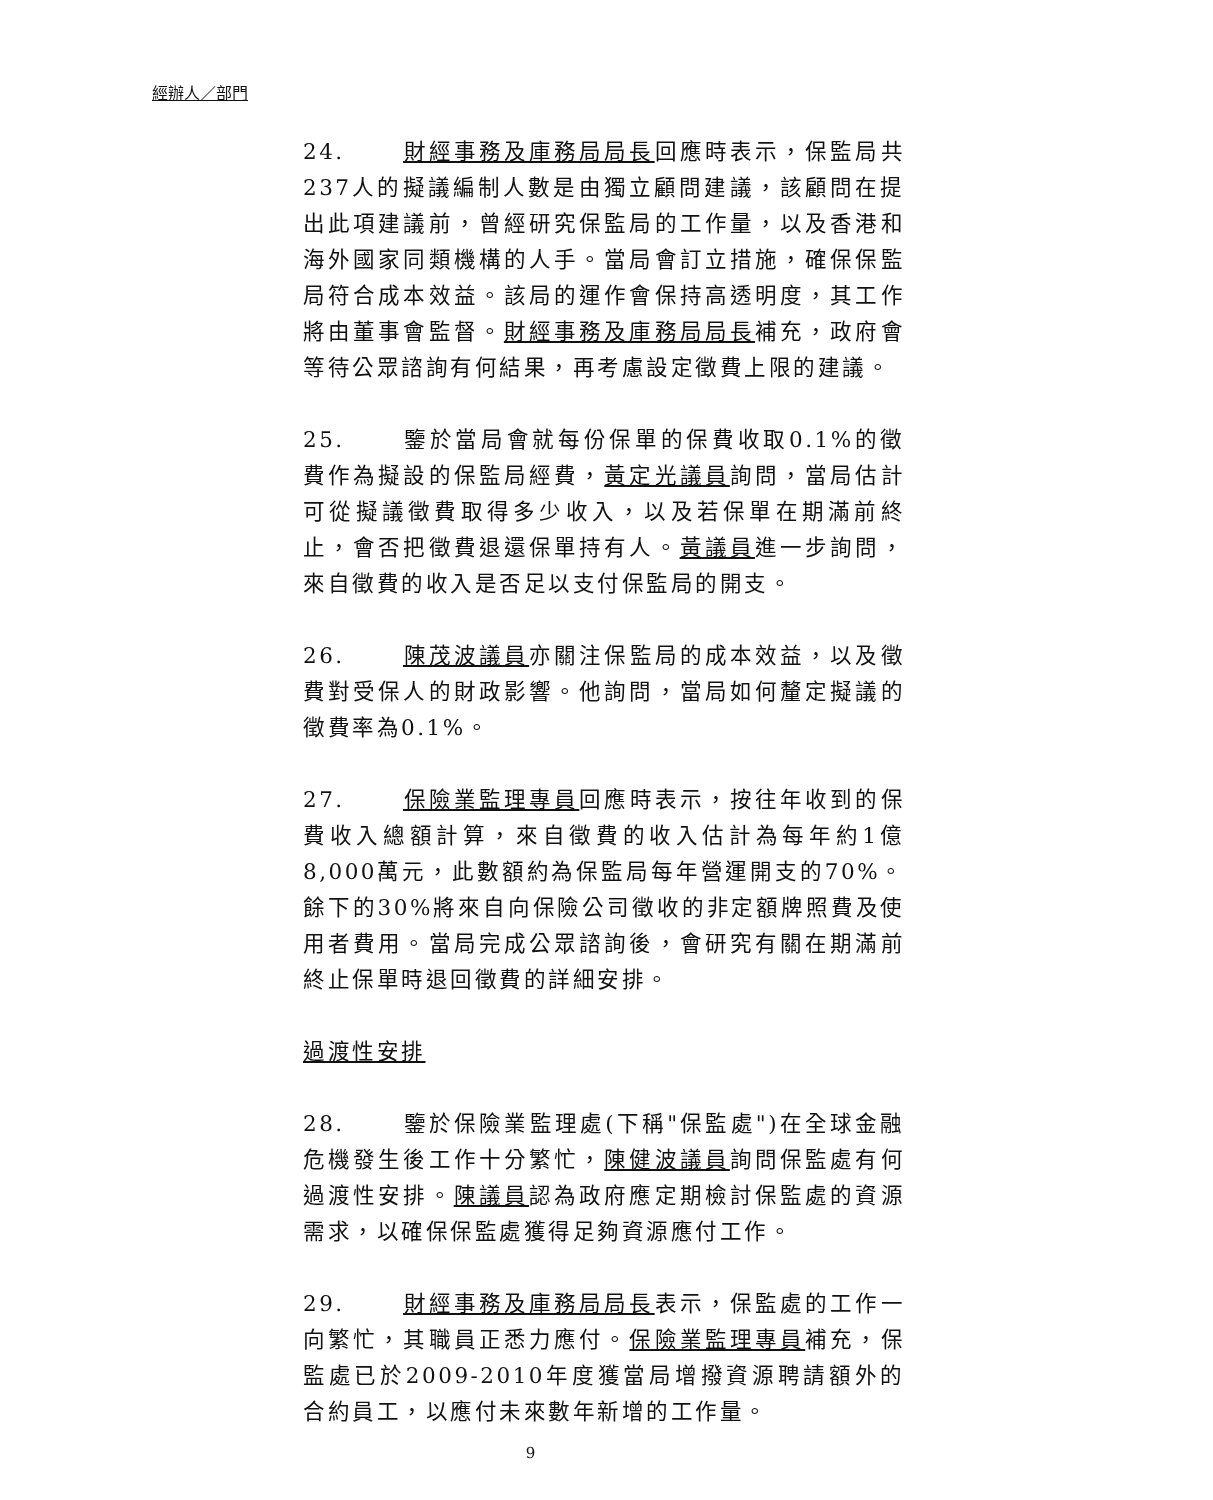經辦人／部門
24. 財經事務及庫務局局長回應時表示，保監局共237人的擬議編制人數是由獨立顧問建議，該顧問在提出此項建議前，曾經研究保監局的工作量，以及香港和海外國家同類機構的人手。當局會訂立措施，確保保監局符合成本效益。該局的運作會保持高透明度，其工作將由董事會監督。財經事務及庫務局局長補充，政府會等待公眾諮詢有何結果，再考慮設定徵費上限的建議。
25. 鑒於當局會就每份保單的保費收取0.1%的徵費作為擬設的保監局經費，黃定光議員詢問，當局估計可從擬議徵費取得多少收入，以及若保單在期滿前終止，會否把徵費退還保單持有人。黃議員進一步詢問，來自徵費的收入是否足以支付保監局的開支。
26. 陳茂波議員亦關注保監局的成本效益，以及徵費對受保人的財政影響。他詢問，當局如何釐定擬議的徵費率為0.1%。
27. 保險業監理專員回應時表示，按往年收到的保費收入總額計算，來自徵費的收入估計為每年約1億8,000萬元，此數額約為保監局每年營運開支的70%。餘下的30%將來自向保險公司徵收的非定額牌照費及使用者費用。當局完成公眾諮詢後，會研究有關在期滿前終止保單時退回徵費的詳細安排。
過渡性安排
28. 鑒於保險業監理處(下稱"保監處")在全球金融危機發生後工作十分繁忙，陳健波議員詢問保監處有何過渡性安排。陳議員認為政府應定期檢討保監處的資源需求，以確保保監處獲得足夠資源應付工作。
29. 財經事務及庫務局局長表示，保監處的工作一向繁忙，其職員正悉力應付。保險業監理專員補充，保監處已於2009-2010年度獲當局增撥資源聘請額外的合約員工，以應付未來數年新增的工作量。
9